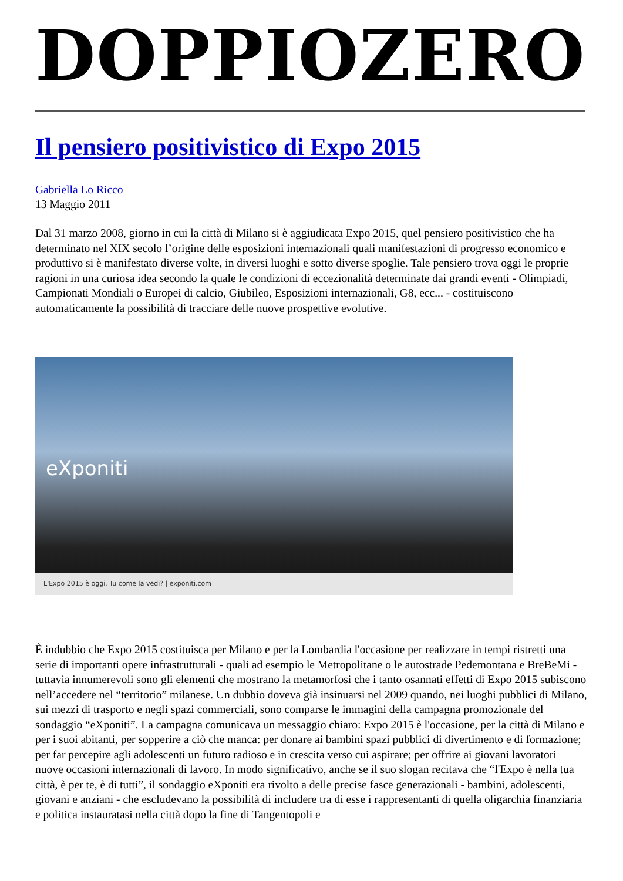DOPPIOZERO
Il pensiero positivistico di Expo 2015
Gabriella Lo Ricco
13 Maggio 2011
Dal 31 marzo 2008, giorno in cui la città di Milano si è aggiudicata Expo 2015, quel pensiero positivistico che ha determinato nel XIX secolo l’origine delle esposizioni internazionali quali manifestazioni di progresso economico e produttivo si è manifestato diverse volte, in diversi luoghi e sotto diverse spoglie. Tale pensiero trova oggi le proprie ragioni in una curiosa idea secondo la quale le condizioni di eccezionalità determinate dai grandi eventi - Olimpiadi, Campionati Mondiali o Europei di calcio, Giubileo, Esposizioni internazionali, G8, ecc... - costituiscono automaticamente la possibilità di tracciare delle nuove prospettive evolutive.
eXponiti
L'Expo 2015 è oggi. Tu come la vedi? | exponiti.com
È indubbio che Expo 2015 costituisca per Milano e per la Lombardia l'occasione per realizzare in tempi ristretti una serie di importanti opere infrastrutturali - quali ad esempio le Metropolitane o le autostrade Pedemontana e BreBeMi - tuttavia innumerevoli sono gli elementi che mostrano la metamorfosi che i tanto osannati effetti di Expo 2015 subiscono nell’accedere nel “territorio” milanese. Un dubbio doveva già insinuarsi nel 2009 quando, nei luoghi pubblici di Milano, sui mezzi di trasporto e negli spazi commerciali, sono comparse le immagini della campagna promozionale del sondaggio “eXponiti”. La campagna comunicava un messaggio chiaro: Expo 2015 è l'occasione, per la città di Milano e per i suoi abitanti, per sopperire a ciò che manca: per donare ai bambini spazi pubblici di divertimento e di formazione; per far percepire agli adolescenti un futuro radioso e in crescita verso cui aspirare; per offrire ai giovani lavoratori nuove occasioni internazionali di lavoro. In modo significativo, anche se il suo slogan recitava che “l'Expo è nella tua città, è per te, è di tutti”, il sondaggio eXponiti era rivolto a delle precise fasce generazionali - bambini, adolescenti, giovani e anziani - che escludevano la possibilità di includere tra di esse i rappresentanti di quella oligarchia finanziaria e politica instauratasi nella città dopo la fine di Tangentopoli e